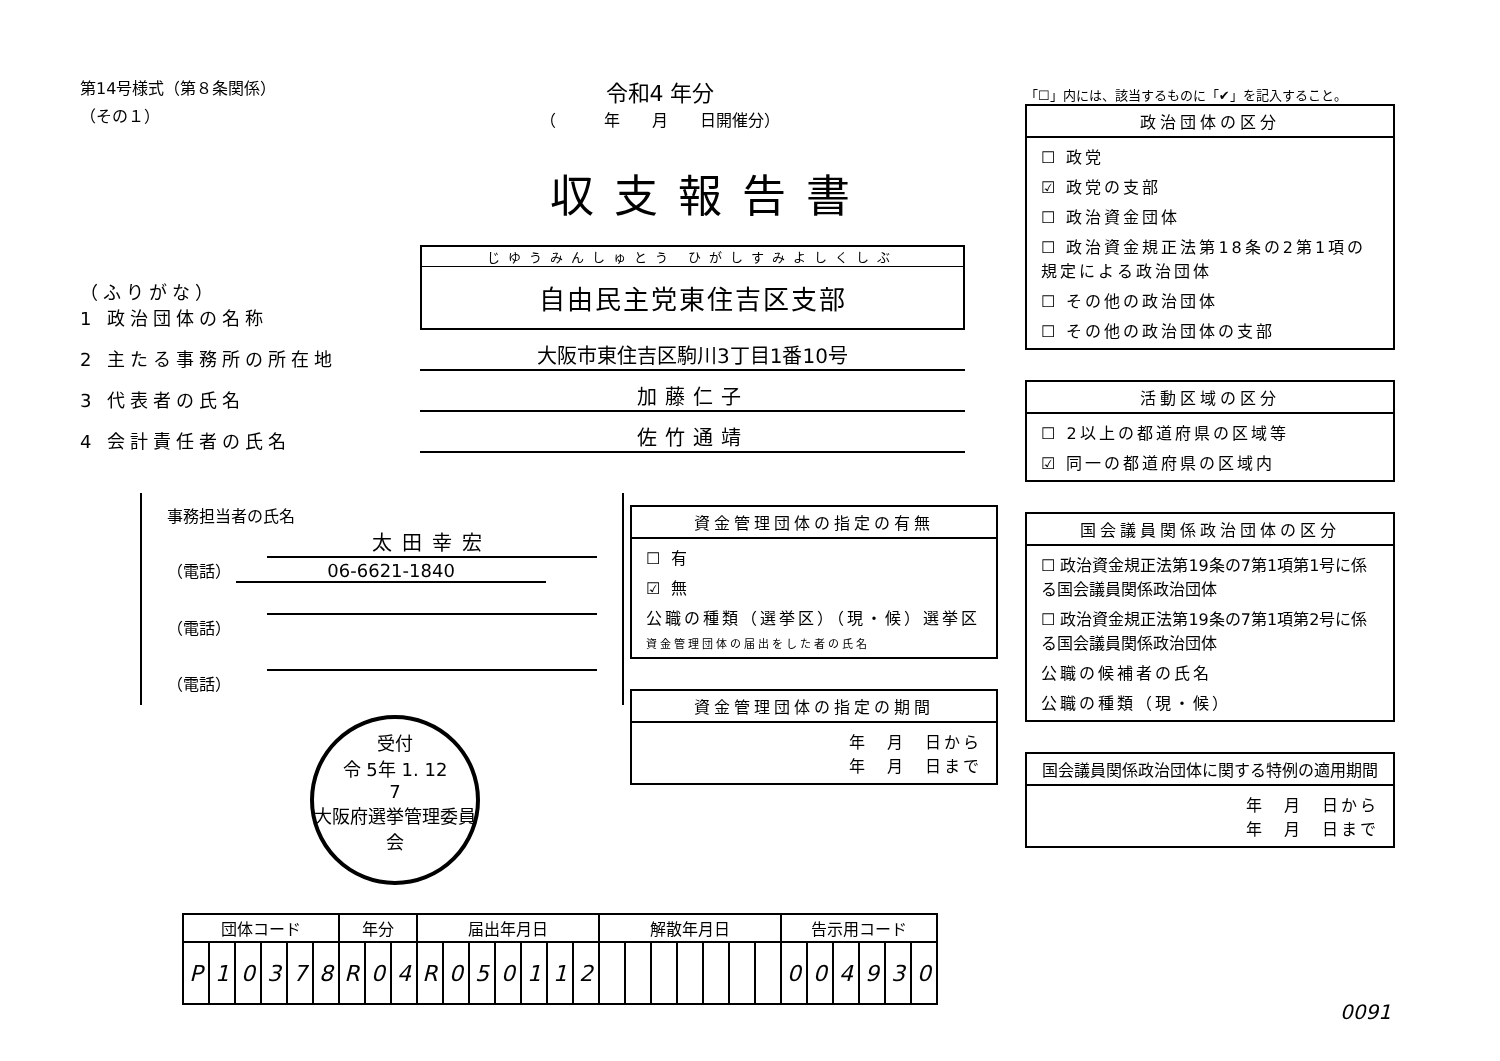第14号様式（第８条関係）
（その１）
令和4 年分
（　　　年　　月　　日開催分）
収支報告書
（ふりがな）
1 政治団体の名称
じゆうみんしゅとう ひがしすみよしくしぶ
自由民主党東住吉区支部
2 主たる事務所の所在地 大阪市東住吉区駒川3丁目1番10号
3 代表者の氏名 加藤仁子
4 会計責任者の氏名 佐竹通靖
事務担当者の氏名
太田幸宏
（電話） 06-6621-1840
（電話）
（電話）
受付
令 5年 1. 12
7
大阪府選挙管理委員会
資金管理団体の指定の有無
☐ 有
☑ 無
公職の種類（選挙区）（現・候）選挙区
資金管理団体の届出をした者の氏名
資金管理団体の指定の期間
年　月　日から
年　月　日まで
「☐」内には、該当するものに「✔」を記入すること。
政治団体の区分
☐ 政党
☑ 政党の支部
☐ 政治資金団体
☐ 政治資金規正法第18条の2第1項の規定による政治団体
☐ その他の政治団体
☐ その他の政治団体の支部
活動区域の区分
☐ 2以上の都道府県の区域等
☑ 同一の都道府県の区域内
国会議員関係政治団体の区分
☐ 政治資金規正法第19条の7第1項第1号に係る国会議員関係政治団体
☐ 政治資金規正法第19条の7第1項第2号に係る国会議員関係政治団体
公職の候補者の氏名
公職の種類（現・候）
国会議員関係政治団体に関する特例の適用期間
年　月　日から
年　月　日まで
| 団体コード | | | | | | 年分 | | | 届出年月日 | | | | | | | 解散年月日 | | | | | | | 告示用コード | | | | | |
| --- | --- | --- | --- | --- | --- | --- | --- | --- | --- | --- | --- | --- | --- | --- | --- | --- | --- | --- | --- | --- | --- | --- | --- | --- | --- | --- | --- | --- |
| P | 1 | 0 | 3 | 7 | 8 | R | 0 | 4 | R | 0 | 5 | 0 | 1 | 1 | 2 | | | | | | | | 0 | 0 | 4 | 9 | 3 | 0 |
0091